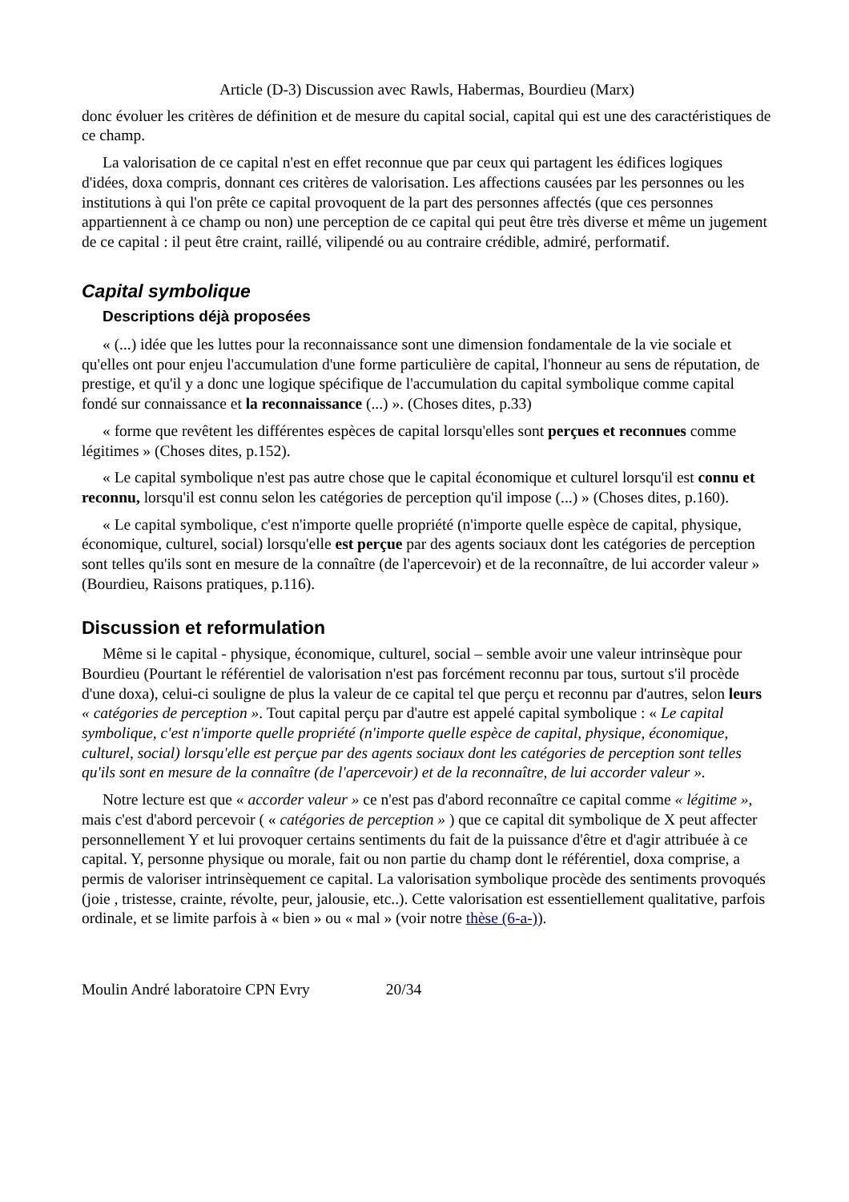Article (D-3) Discussion avec Rawls, Habermas, Bourdieu (Marx)
donc évoluer les critères de définition et de mesure du capital social, capital qui est une des caractéristiques de ce champ.
La valorisation de ce capital n'est en effet reconnue que par ceux qui partagent les édifices logiques d'idées, doxa compris, donnant ces critères de valorisation. Les affections causées par les personnes ou les institutions à qui l'on prête ce capital provoquent de la part des personnes affectés (que ces personnes appartiennent à ce champ ou non) une perception de ce capital qui peut être très diverse et même un jugement de ce capital : il peut être craint, raillé, vilipendé ou au contraire crédible, admiré, performatif.
Capital symbolique
Descriptions déjà proposées
« (...) idée que les luttes pour la reconnaissance sont une dimension fondamentale de la vie sociale et qu'elles ont pour enjeu l'accumulation d'une forme particulière de capital, l'honneur au sens de réputation, de prestige, et qu'il y a donc une logique spécifique de l'accumulation du capital symbolique comme capital fondé sur connaissance et la reconnaissance (...) ». (Choses dites, p.33)
« forme que revêtent les différentes espèces de capital lorsqu'elles sont perçues et reconnues comme légitimes » (Choses dites, p.152).
« Le capital symbolique n'est pas autre chose que le capital économique et culturel lorsqu'il est connu et reconnu, lorsqu'il est connu selon les catégories de perception qu'il impose (...) » (Choses dites, p.160).
« Le capital symbolique, c'est n'importe quelle propriété (n'importe quelle espèce de capital, physique, économique, culturel, social) lorsqu'elle est perçue par des agents sociaux dont les catégories de perception sont telles qu'ils sont en mesure de la connaître (de l'apercevoir) et de la reconnaître, de lui accorder valeur » (Bourdieu, Raisons pratiques, p.116).
Discussion et reformulation
Même si le capital - physique, économique, culturel, social – semble avoir une valeur intrinsèque pour Bourdieu (Pourtant le référentiel de valorisation n'est pas forcément reconnu par tous, surtout s'il procède d'une doxa), celui-ci souligne de plus la valeur de ce capital tel que perçu et reconnu par d'autres, selon leurs « catégories de perception ». Tout capital perçu par d'autre est appelé capital symbolique : « Le capital symbolique, c'est n'importe quelle propriété (n'importe quelle espèce de capital, physique, économique, culturel, social) lorsqu'elle est perçue par des agents sociaux dont les catégories de perception sont telles qu'ils sont en mesure de la connaître (de l'apercevoir) et de la reconnaître, de lui accorder valeur ».
Notre lecture est que « accorder valeur » ce n'est pas d'abord reconnaître ce capital comme « légitime », mais c'est d'abord percevoir ( « catégories de perception » ) que ce capital dit symbolique de X peut affecter personnellement Y et lui provoquer certains sentiments du fait de la puissance d'être et d'agir attribuée à ce capital. Y, personne physique ou morale, fait ou non partie du champ dont le référentiel, doxa comprise, a permis de valoriser intrinsèquement ce capital. La valorisation symbolique procède des sentiments provoqués (joie , tristesse, crainte, révolte, peur, jalousie, etc..). Cette valorisation est essentiellement qualitative, parfois ordinale, et se limite parfois à « bien » ou « mal » (voir notre thèse (6-a-)).
Moulin André laboratoire CPN Evry 20/34